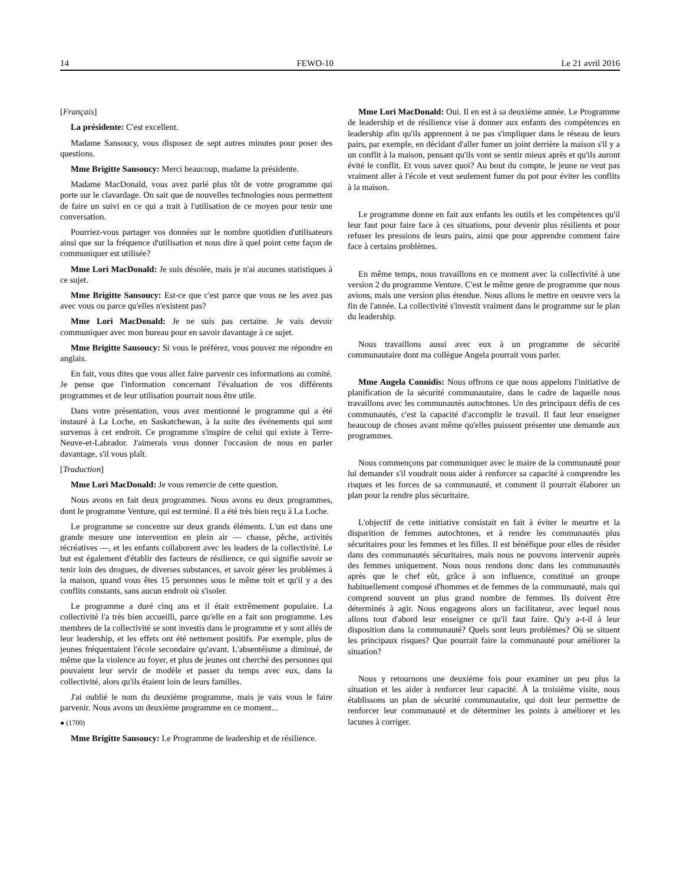14 FEWO-10 Le 21 avril 2016
[Français]
La présidente: C'est excellent.
Madame Sansoucy, vous disposez de sept autres minutes pour poser des questions.
Mme Brigitte Sansoucy: Merci beaucoup, madame la présidente.
Madame MacDonald, vous avez parlé plus tôt de votre programme qui porte sur le clavardage. On sait que de nouvelles technologies nous permettent de faire un suivi en ce qui a trait à l'utilisation de ce moyen pour tenir une conversation.
Pourriez-vous partager vos données sur le nombre quotidien d'utilisateurs ainsi que sur la fréquence d'utilisation et nous dire à quel point cette façon de communiquer est utilisée?
Mme Lori MacDonald: Je suis désolée, mais je n'ai aucunes statistiques à ce sujet.
Mme Brigitte Sansoucy: Est-ce que c'est parce que vous ne les avez pas avec vous ou parce qu'elles n'existent pas?
Mme Lori MacDonald: Je ne suis pas certaine. Je vais devoir communiquer avec mon bureau pour en savoir davantage à ce sujet.
Mme Brigitte Sansoucy: Si vous le préférez, vous pouvez me répondre en anglais.
En fait, vous dites que vous allez faire parvenir ces informations au comité. Je pense que l'information concernant l'évaluation de vos différents programmes et de leur utilisation pourrait nous être utile.
Dans votre présentation, vous avez mentionné le programme qui a été instauré à La Loche, en Saskatchewan, à la suite des événements qui sont survenus à cet endroit. Ce programme s'inspire de celui qui existe à Terre-Neuve-et-Labrador. J'aimerais vous donner l'occasion de nous en parler davantage, s'il vous plaît.
[Traduction]
Mme Lori MacDonald: Je vous remercie de cette question.
Nous avons en fait deux programmes. Nous avons eu deux programmes, dont le programme Venture, qui est terminé. Il a été très bien reçu à La Loche.
Le programme se concentre sur deux grands éléments. L'un est dans une grande mesure une intervention en plein air — chasse, pêche, activités récréatives —, et les enfants collaborent avec les leaders de la collectivité. Le but est également d'établir des facteurs de résilience, ce qui signifie savoir se tenir loin des drogues, de diverses substances, et savoir gérer les problèmes à la maison, quand vous êtes 15 personnes sous le même toit et qu'il y a des conflits constants, sans aucun endroit où s'isoler.
Le programme a duré cinq ans et il était extrêmement populaire. La collectivité l'a très bien accueilli, parce qu'elle en a fait son programme. Les membres de la collectivité se sont investis dans le programme et y sont allés de leur leadership, et les effets ont été nettement positifs. Par exemple, plus de jeunes fréquentaient l'école secondaire qu'avant. L'absentéisme a diminué, de même que la violence au foyer, et plus de jeunes ont cherché des personnes qui pouvaient leur servir de modèle et passer du temps avec eux, dans la collectivité, alors qu'ils étaient loin de leurs familles.
J'ai oublié le nom du deuxième programme, mais je vais vous le faire parvenir. Nous avons un deuxième programme en ce moment...
● (1700)
Mme Brigitte Sansoucy: Le Programme de leadership et de résilience.
Mme Lori MacDonald: Oui. Il en est à sa deuxième année. Le Programme de leadership et de résilience vise à donner aux enfants des compétences en leadership afin qu'ils apprennent à ne pas s'impliquer dans le réseau de leurs pairs, par exemple, en décidant d'aller fumer un joint derrière la maison s'il y a un conflit à la maison, pensant qu'ils vont se sentir mieux après et qu'ils auront évité le conflit. Et vous savez quoi? Au bout du compte, le jeune ne veut pas vraiment aller à l'école et veut seulement fumer du pot pour éviter les conflits à la maison.
Le programme donne en fait aux enfants les outils et les compétences qu'il leur faut pour faire face à ces situations, pour devenir plus résilients et pour refuser les pressions de leurs pairs, ainsi que pour apprendre comment faire face à certains problèmes.
En même temps, nous travaillons en ce moment avec la collectivité à une version 2 du programme Venture. C'est le même genre de programme que nous avions, mais une version plus étendue. Nous allons le mettre en oeuvre vers la fin de l'année. La collectivité s'investit vraiment dans le programme sur le plan du leadership.
Nous travaillons aussi avec eux à un programme de sécurité communautaire dont ma collègue Angela pourrait vous parler.
Mme Angela Connidis: Nous offrons ce que nous appelons l'initiative de planification de la sécurité communautaire, dans le cadre de laquelle nous travaillons avec les communautés autochtones. Un des principaux défis de ces communautés, c'est la capacité d'accomplir le travail. Il faut leur enseigner beaucoup de choses avant même qu'elles puissent présenter une demande aux programmes.
Nous commençons par communiquer avec le maire de la communauté pour lui demander s'il voudrait nous aider à renforcer sa capacité à comprendre les risques et les forces de sa communauté, et comment il pourrait élaborer un plan pour la rendre plus sécuritaire.
L'objectif de cette initiative consistait en fait à éviter le meurtre et la disparition de femmes autochtones, et à rendre les communautés plus sécuritaires pour les femmes et les filles. Il est bénéfique pour elles de résider dans des communautés sécuritaires, mais nous ne pouvons intervenir auprès des femmes uniquement. Nous nous rendons donc dans les communautés après que le chef eût, grâce à son influence, constitué un groupe habituellement composé d'hommes et de femmes de la communauté, mais qui comprend souvent un plus grand nombre de femmes. Ils doivent être déterminés à agir. Nous engageons alors un facilitateur, avec lequel nous allons tout d'abord leur enseigner ce qu'il faut faire. Qu'y a-t-il à leur disposition dans la communauté? Quels sont leurs problèmes? Où se situent les principaux risques? Que pourrait faire la communauté pour améliorer la situation?
Nous y retournons une deuxième fois pour examiner un peu plus la situation et les aider à renforcer leur capacité. À la troisième visite, nous établissons un plan de sécurité communautaire, qui doit leur permettre de renforcer leur communauté et de déterminer les points à améliorer et les lacunes à corriger.